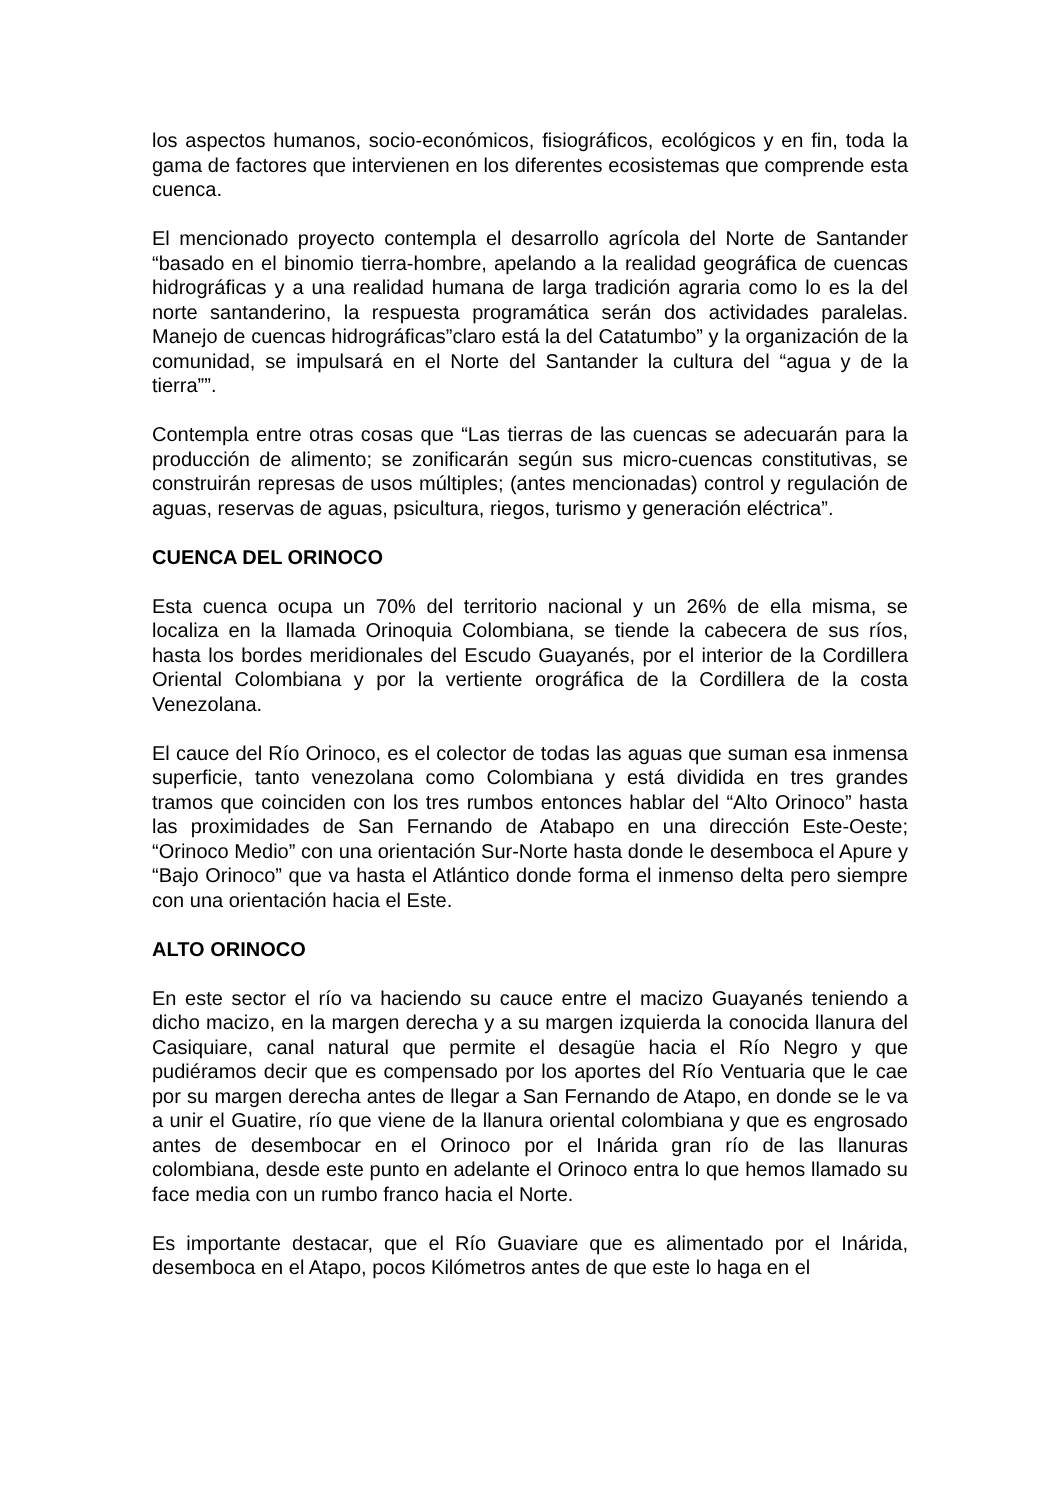los aspectos humanos, socio-económicos, fisiográficos, ecológicos y en fin, toda la gama de factores que intervienen en los diferentes ecosistemas que comprende esta cuenca.
El mencionado proyecto contempla el desarrollo agrícola del Norte de Santander “basado en el binomio tierra-hombre, apelando a la realidad geográfica de cuencas hidrográficas y a una realidad humana de larga tradición agraria como lo es la del norte santanderino, la respuesta programática serán dos actividades paralelas. Manejo de cuencas hidrográficas”claro está la del Catatumbo” y la organización de la comunidad, se impulsará en el Norte del Santander la cultura del “agua y de la tierra””.
Contempla entre otras cosas que “Las tierras de las cuencas se adecuarán para la producción de alimento; se zonificarán según sus micro-cuencas constitutivas, se construirán represas de usos múltiples; (antes mencionadas) control y regulación de aguas, reservas de aguas, psicultura, riegos, turismo y generación eléctrica”.
CUENCA DEL ORINOCO
Esta cuenca ocupa un 70% del territorio nacional y un 26% de ella misma, se localiza en la llamada Orinoquia Colombiana, se tiende la cabecera de sus ríos, hasta los bordes meridionales del Escudo Guayanés, por el interior de la Cordillera Oriental Colombiana y por la vertiente orográfica de la Cordillera de la costa Venezolana.
El cauce del Río Orinoco, es el colector de todas las aguas que suman esa inmensa superficie, tanto venezolana como Colombiana y está dividida en tres grandes tramos que coinciden con los tres rumbos entonces hablar del “Alto Orinoco” hasta las proximidades de San Fernando de Atabapo en una dirección Este-Oeste; “Orinoco Medio” con una orientación Sur-Norte hasta donde le desemboca el Apure y “Bajo Orinoco” que va hasta el Atlántico donde forma el inmenso delta pero siempre con una orientación hacia el Este.
ALTO ORINOCO
En este sector el río va haciendo su cauce entre el macizo Guayanés teniendo a dicho macizo, en la margen derecha y a su margen izquierda la conocida llanura del Casiquiare, canal natural que permite el desagüe hacia el Río Negro y que pudiéramos decir que es compensado por los aportes del Río Ventuaria que le cae por su margen derecha antes de llegar a San Fernando de Atapo, en donde se le va a unir el Guatire, río que viene de la llanura oriental colombiana y que es engrosado antes de desembocar en el Orinoco por el Inárida gran río de las llanuras colombiana, desde este punto en adelante el Orinoco entra lo que hemos llamado su face media con un rumbo franco hacia el Norte.
Es importante destacar, que el Río Guaviare que es alimentado por el Inárida, desemboca en el Atapo, pocos Kilómetros antes de que este lo haga en el